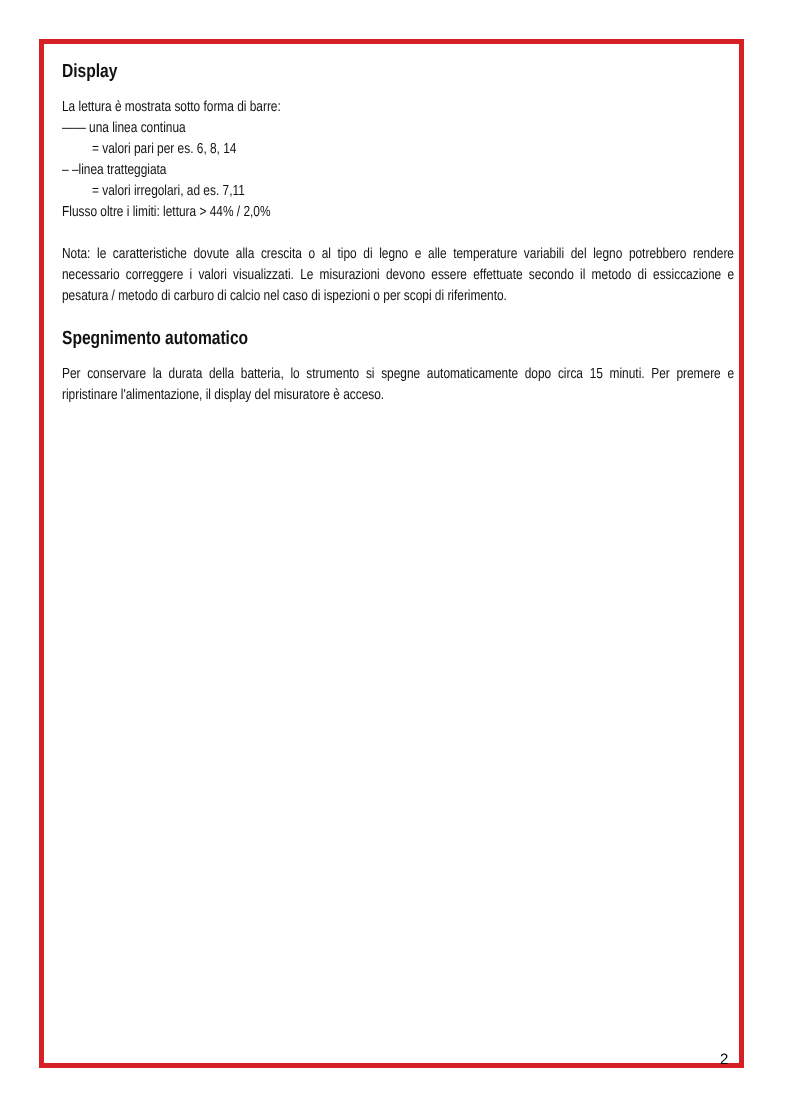Display
La lettura è mostrata sotto forma di barre:
—— una linea continua
= valori pari per es. 6, 8, 14
– –linea tratteggiata
= valori irregolari, ad es. 7,11
Flusso oltre i limiti: lettura > 44% / 2,0%
Nota: le caratteristiche dovute alla crescita o al tipo di legno e alle temperature variabili del legno potrebbero rendere necessario correggere i valori visualizzati. Le misurazioni devono essere effettuate secondo il metodo di essiccazione e pesatura / metodo di carburo di calcio nel caso di ispezioni o per scopi di riferimento.
Spegnimento automatico
Per conservare la durata della batteria, lo strumento si spegne automaticamente dopo circa 15 minuti. Per premere e ripristinare l'alimentazione, il display del misuratore è acceso.
2